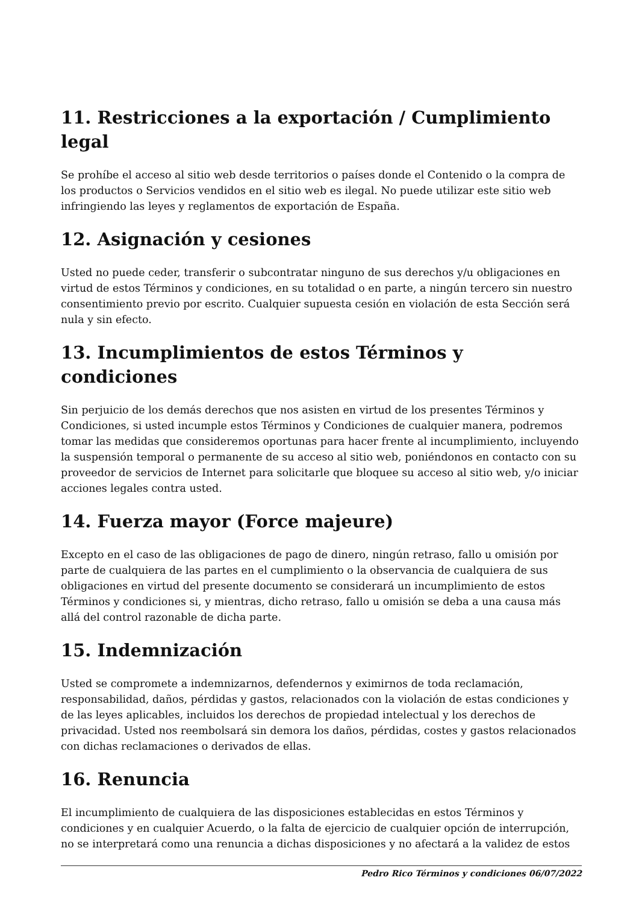11. Restricciones a la exportación / Cumplimiento legal
Se prohíbe el acceso al sitio web desde territorios o países donde el Contenido o la compra de los productos o Servicios vendidos en el sitio web es ilegal. No puede utilizar este sitio web infringiendo las leyes y reglamentos de exportación de España.
12. Asignación y cesiones
Usted no puede ceder, transferir o subcontratar ninguno de sus derechos y/u obligaciones en virtud de estos Términos y condiciones, en su totalidad o en parte, a ningún tercero sin nuestro consentimiento previo por escrito. Cualquier supuesta cesión en violación de esta Sección será nula y sin efecto.
13. Incumplimientos de estos Términos y condiciones
Sin perjuicio de los demás derechos que nos asisten en virtud de los presentes Términos y Condiciones, si usted incumple estos Términos y Condiciones de cualquier manera, podremos tomar las medidas que consideremos oportunas para hacer frente al incumplimiento, incluyendo la suspensión temporal o permanente de su acceso al sitio web, poniéndonos en contacto con su proveedor de servicios de Internet para solicitarle que bloquee su acceso al sitio web, y/o iniciar acciones legales contra usted.
14. Fuerza mayor (Force majeure)
Excepto en el caso de las obligaciones de pago de dinero, ningún retraso, fallo u omisión por parte de cualquiera de las partes en el cumplimiento o la observancia de cualquiera de sus obligaciones en virtud del presente documento se considerará un incumplimiento de estos Términos y condiciones si, y mientras, dicho retraso, fallo u omisión se deba a una causa más allá del control razonable de dicha parte.
15. Indemnización
Usted se compromete a indemnizarnos, defendernos y eximirnos de toda reclamación, responsabilidad, daños, pérdidas y gastos, relacionados con la violación de estas condiciones y de las leyes aplicables, incluidos los derechos de propiedad intelectual y los derechos de privacidad. Usted nos reembolsará sin demora los daños, pérdidas, costes y gastos relacionados con dichas reclamaciones o derivados de ellas.
16. Renuncia
El incumplimiento de cualquiera de las disposiciones establecidas en estos Términos y condiciones y en cualquier Acuerdo, o la falta de ejercicio de cualquier opción de interrupción, no se interpretará como una renuncia a dichas disposiciones y no afectará a la validez de estos
Pedro Rico Términos y condiciones 06/07/2022